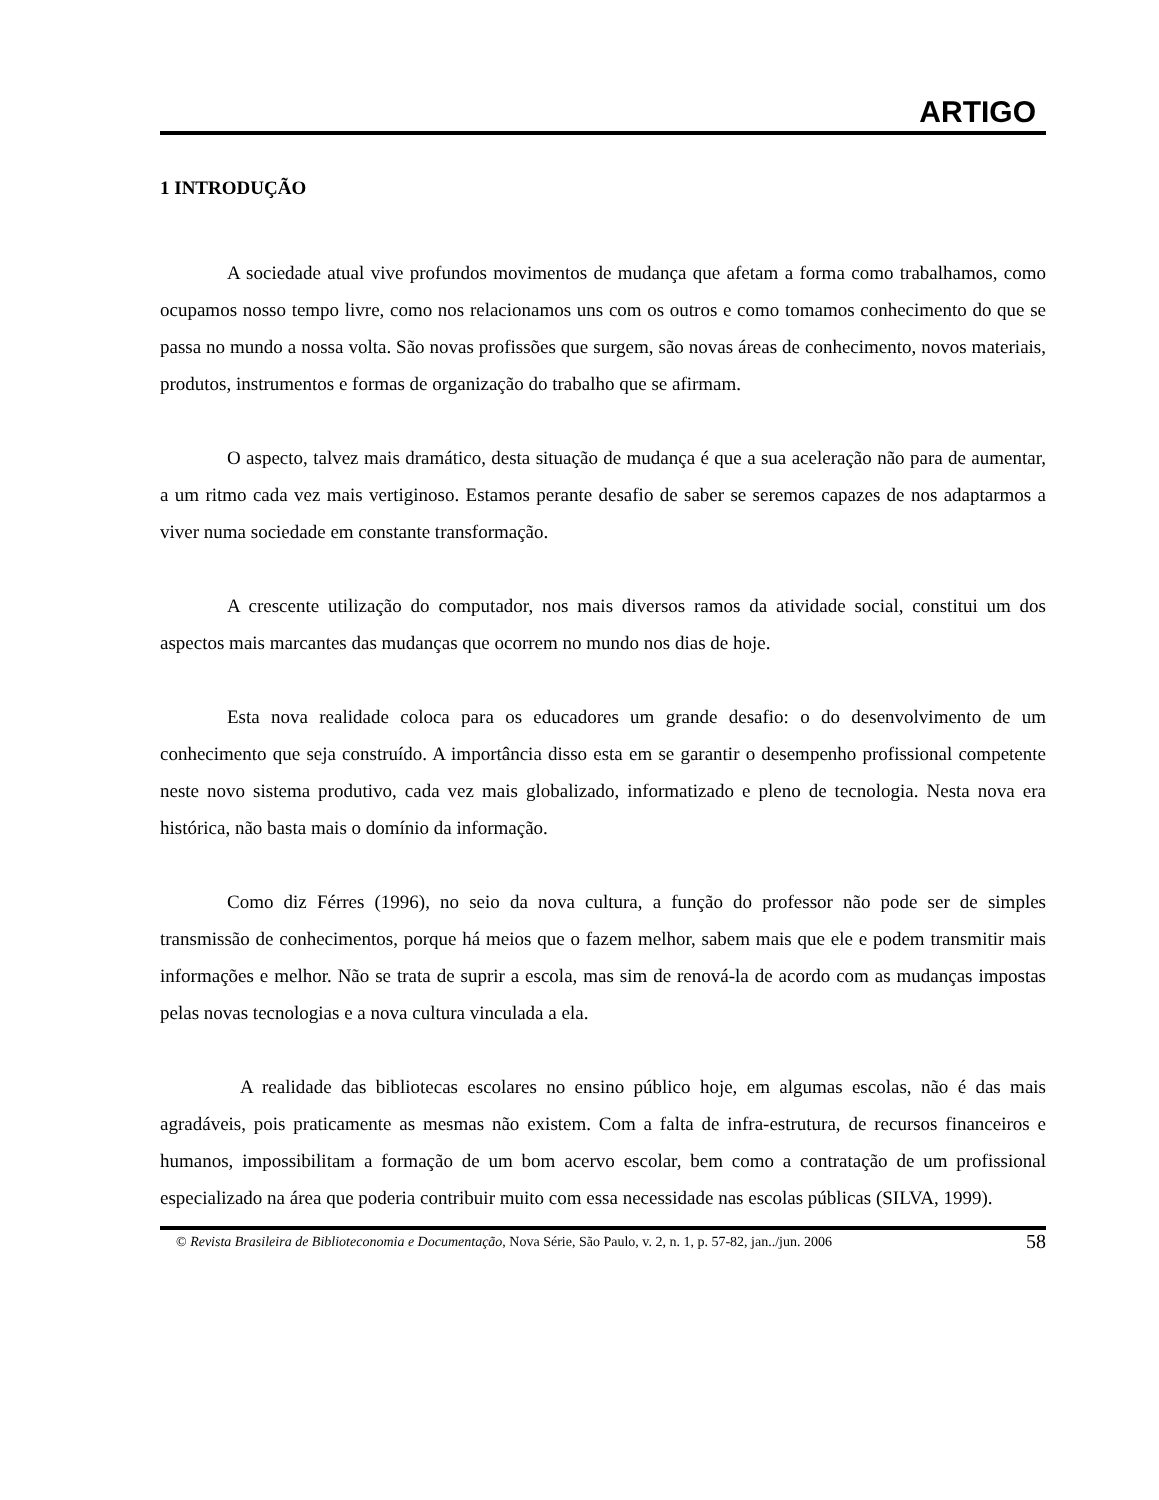ARTIGO
1 INTRODUÇÃO
A sociedade atual vive profundos movimentos de mudança que afetam a forma como trabalhamos, como ocupamos nosso tempo livre, como nos relacionamos uns com os outros e como tomamos conhecimento do que se passa no mundo a nossa volta. São novas profissões que surgem, são novas áreas de conhecimento, novos materiais, produtos, instrumentos e formas de organização do trabalho que se afirmam.
O aspecto, talvez mais dramático, desta situação de mudança é que a sua aceleração não para de aumentar, a um ritmo cada vez mais vertiginoso. Estamos perante desafio de saber se seremos capazes de nos adaptarmos a viver numa sociedade em constante transformação.
A crescente utilização do computador, nos mais diversos ramos da atividade social, constitui um dos aspectos mais marcantes das mudanças que ocorrem no mundo nos dias de hoje.
Esta nova realidade coloca para os educadores um grande desafio: o do desenvolvimento de um conhecimento que seja construído. A importância disso esta em se garantir o desempenho profissional competente neste novo sistema produtivo, cada vez mais globalizado, informatizado e pleno de tecnologia. Nesta nova era histórica, não basta mais o domínio da informação.
Como diz Férres (1996), no seio da nova cultura, a função do professor não pode ser de simples transmissão de conhecimentos, porque há meios que o fazem melhor, sabem mais que ele e podem transmitir mais informações e melhor. Não se trata de suprir a escola, mas sim de renová-la de acordo com as mudanças impostas pelas novas tecnologias e a nova cultura vinculada a ela.
A realidade das bibliotecas escolares no ensino público hoje, em algumas escolas, não é das mais agradáveis, pois praticamente as mesmas não existem. Com a falta de infra-estrutura, de recursos financeiros e humanos, impossibilitam a formação de um bom acervo escolar, bem como a contratação de um profissional especializado na área que poderia contribuir muito com essa necessidade nas escolas públicas (SILVA, 1999).
© Revista Brasileira de Biblioteconomia e Documentação, Nova Série, São Paulo, v. 2, n. 1, p. 57-82, jan../jun. 2006 58